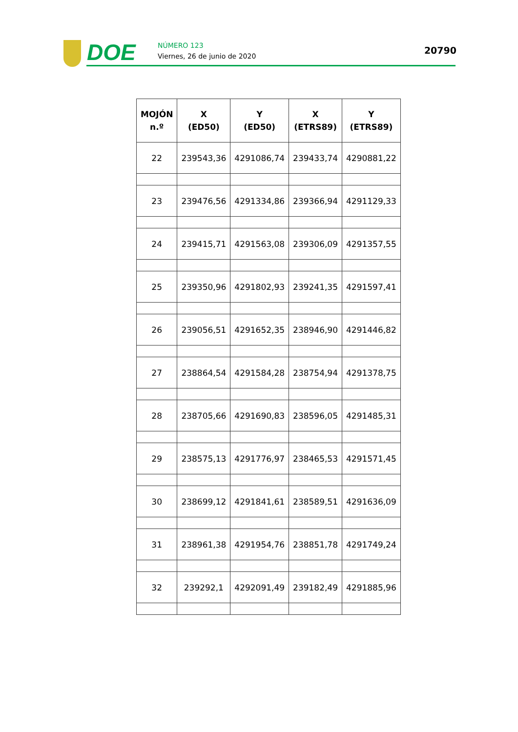DOE
NÚMERO 123
Viernes, 26 de junio de 2020
20790
| MOJÓN n.º | X (ED50) | Y (ED50) | X (ETRS89) | Y (ETRS89) |
| --- | --- | --- | --- | --- |
| 22 | 239543,36 | 4291086,74 | 239433,74 | 4290881,22 |
| 23 | 239476,56 | 4291334,86 | 239366,94 | 4291129,33 |
| 24 | 239415,71 | 4291563,08 | 239306,09 | 4291357,55 |
| 25 | 239350,96 | 4291802,93 | 239241,35 | 4291597,41 |
| 26 | 239056,51 | 4291652,35 | 238946,90 | 4291446,82 |
| 27 | 238864,54 | 4291584,28 | 238754,94 | 4291378,75 |
| 28 | 238705,66 | 4291690,83 | 238596,05 | 4291485,31 |
| 29 | 238575,13 | 4291776,97 | 238465,53 | 4291571,45 |
| 30 | 238699,12 | 4291841,61 | 238589,51 | 4291636,09 |
| 31 | 238961,38 | 4291954,76 | 238851,78 | 4291749,24 |
| 32 | 239292,1 | 4292091,49 | 239182,49 | 4291885,96 |